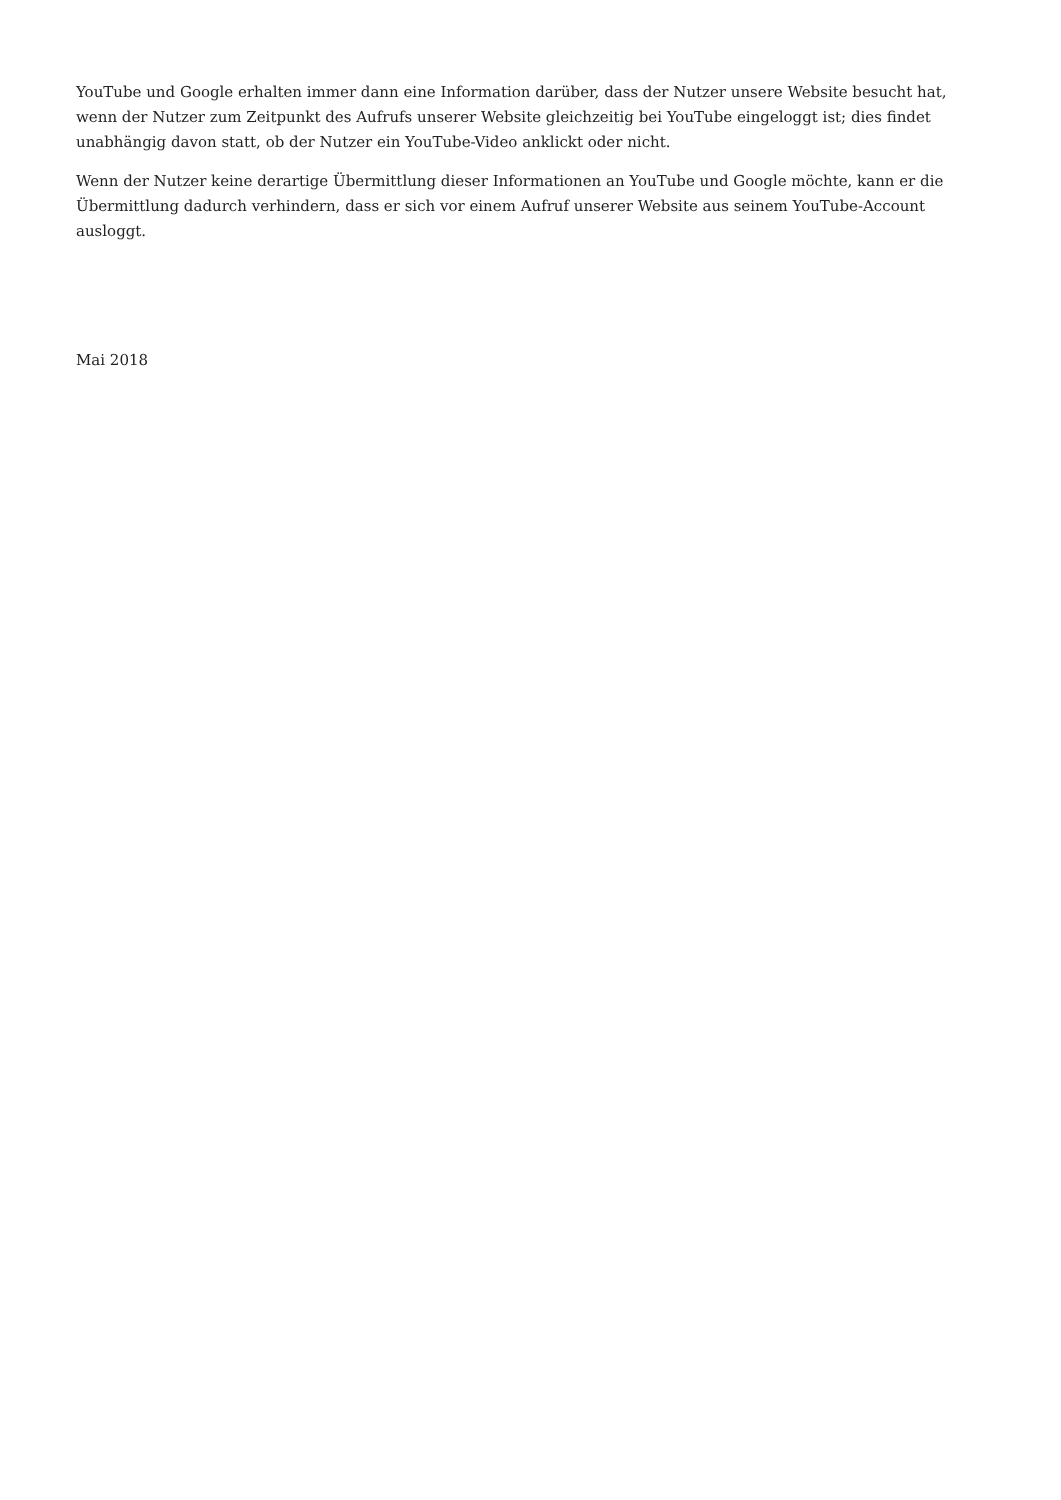YouTube und Google erhalten immer dann eine Information darüber, dass der Nutzer unsere Website besucht hat, wenn der Nutzer zum Zeitpunkt des Aufrufs unserer Website gleichzeitig bei YouTube eingeloggt ist; dies findet unabhängig davon statt, ob der Nutzer ein YouTube-Video anklickt oder nicht.
Wenn der Nutzer keine derartige Übermittlung dieser Informationen an YouTube und Google möchte, kann er die Übermittlung dadurch verhindern, dass er sich vor einem Aufruf unserer Website aus seinem YouTube-Account ausloggt.
Mai 2018